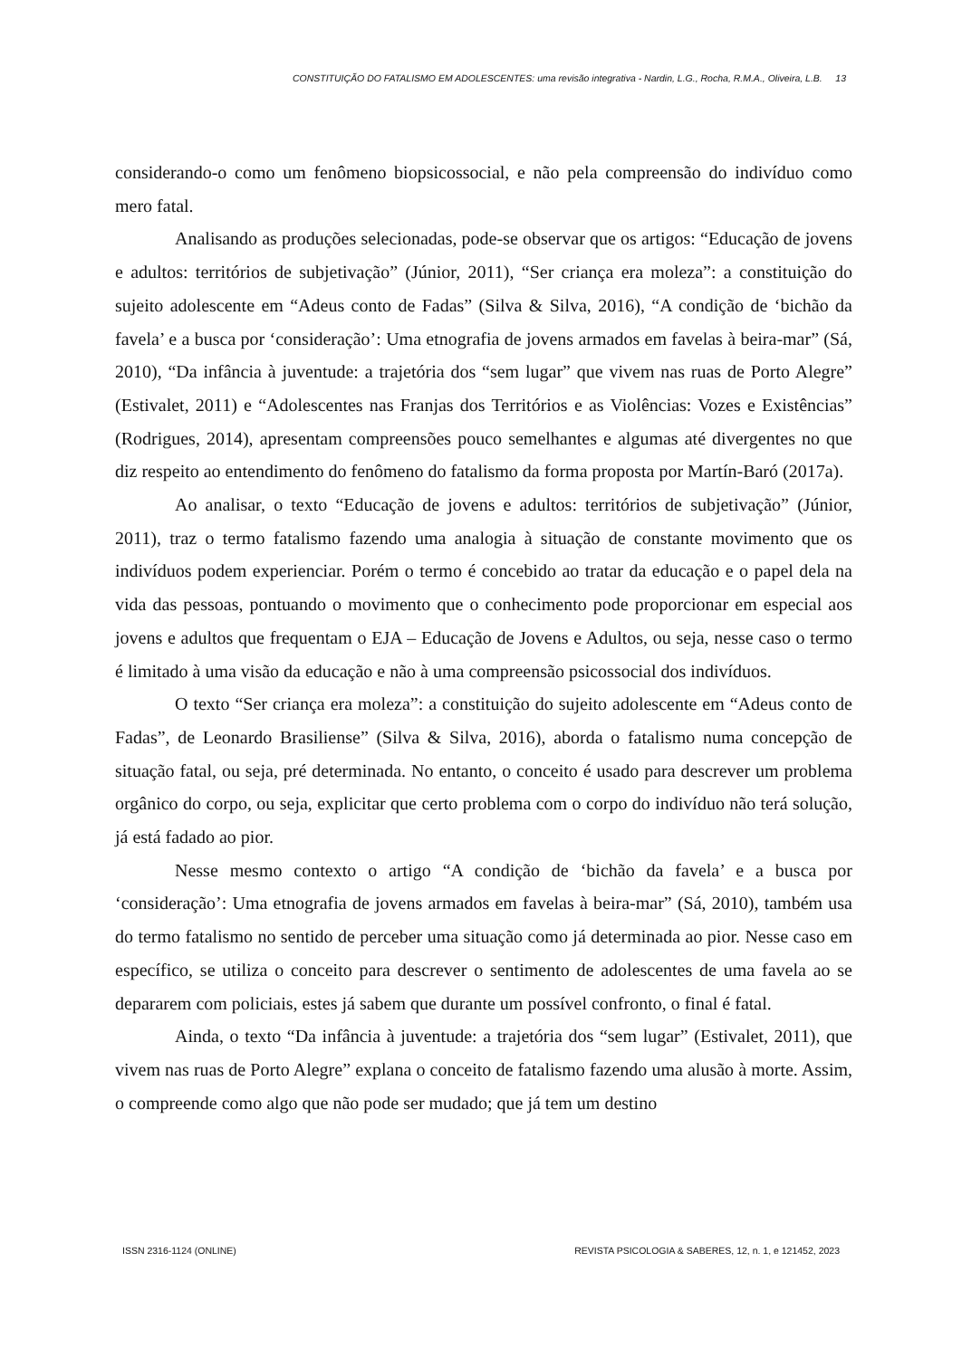CONSTITUIÇÃO DO FATALISMO EM ADOLESCENTES: uma revisão integrativa - Nardin, L.G., Rocha, R.M.A., Oliveira, L.B. 13
considerando-o como um fenômeno biopsicossocial, e não pela compreensão do indivíduo como mero fatal.
Analisando as produções selecionadas, pode-se observar que os artigos: “Educação de jovens e adultos: territórios de subjetivação” (Júnior, 2011), “Ser criança era moleza”: a constituição do sujeito adolescente em “Adeus conto de Fadas” (Silva & Silva, 2016), “A condição de ‘bichão da favela’ e a busca por ‘consideração’: Uma etnografia de jovens armados em favelas à beira-mar” (Sá, 2010), “Da infância à juventude: a trajetória dos “sem lugar” que vivem nas ruas de Porto Alegre” (Estivalet, 2011) e “Adolescentes nas Franjas dos Territórios e as Violências: Vozes e Existências” (Rodrigues, 2014), apresentam compreensões pouco semelhantes e algumas até divergentes no que diz respeito ao entendimento do fenômeno do fatalismo da forma proposta por Martín-Baró (2017a).
Ao analisar, o texto “Educação de jovens e adultos: territórios de subjetivação” (Júnior, 2011), traz o termo fatalismo fazendo uma analogia à situação de constante movimento que os indivíduos podem experienciar. Porém o termo é concebido ao tratar da educação e o papel dela na vida das pessoas, pontuando o movimento que o conhecimento pode proporcionar em especial aos jovens e adultos que frequentam o EJA – Educação de Jovens e Adultos, ou seja, nesse caso o termo é limitado à uma visão da educação e não à uma compreensão psicossocial dos indivíduos.
O texto “Ser criança era moleza”: a constituição do sujeito adolescente em “Adeus conto de Fadas”, de Leonardo Brasiliense” (Silva & Silva, 2016), aborda o fatalismo numa concepção de situação fatal, ou seja, pré determinada. No entanto, o conceito é usado para descrever um problema orgânico do corpo, ou seja, explicitar que certo problema com o corpo do indivíduo não terá solução, já está fadado ao pior.
Nesse mesmo contexto o artigo “A condição de ‘bichão da favela’ e a busca por ‘consideração’: Uma etnografia de jovens armados em favelas à beira-mar” (Sá, 2010), também usa do termo fatalismo no sentido de perceber uma situação como já determinada ao pior. Nesse caso em específico, se utiliza o conceito para descrever o sentimento de adolescentes de uma favela ao se depararem com policiais, estes já sabem que durante um possível confronto, o final é fatal.
Ainda, o texto “Da infância à juventude: a trajetória dos “sem lugar” (Estivalet, 2011), que vivem nas ruas de Porto Alegre” explana o conceito de fatalismo fazendo uma alusão à morte. Assim, o compreende como algo que não pode ser mudado; que já tem um destino
ISSN 2316-1124 (ONLINE) REVISTA PSICOLOGIA & SABERES, 12, n. 1, e 121452, 2023